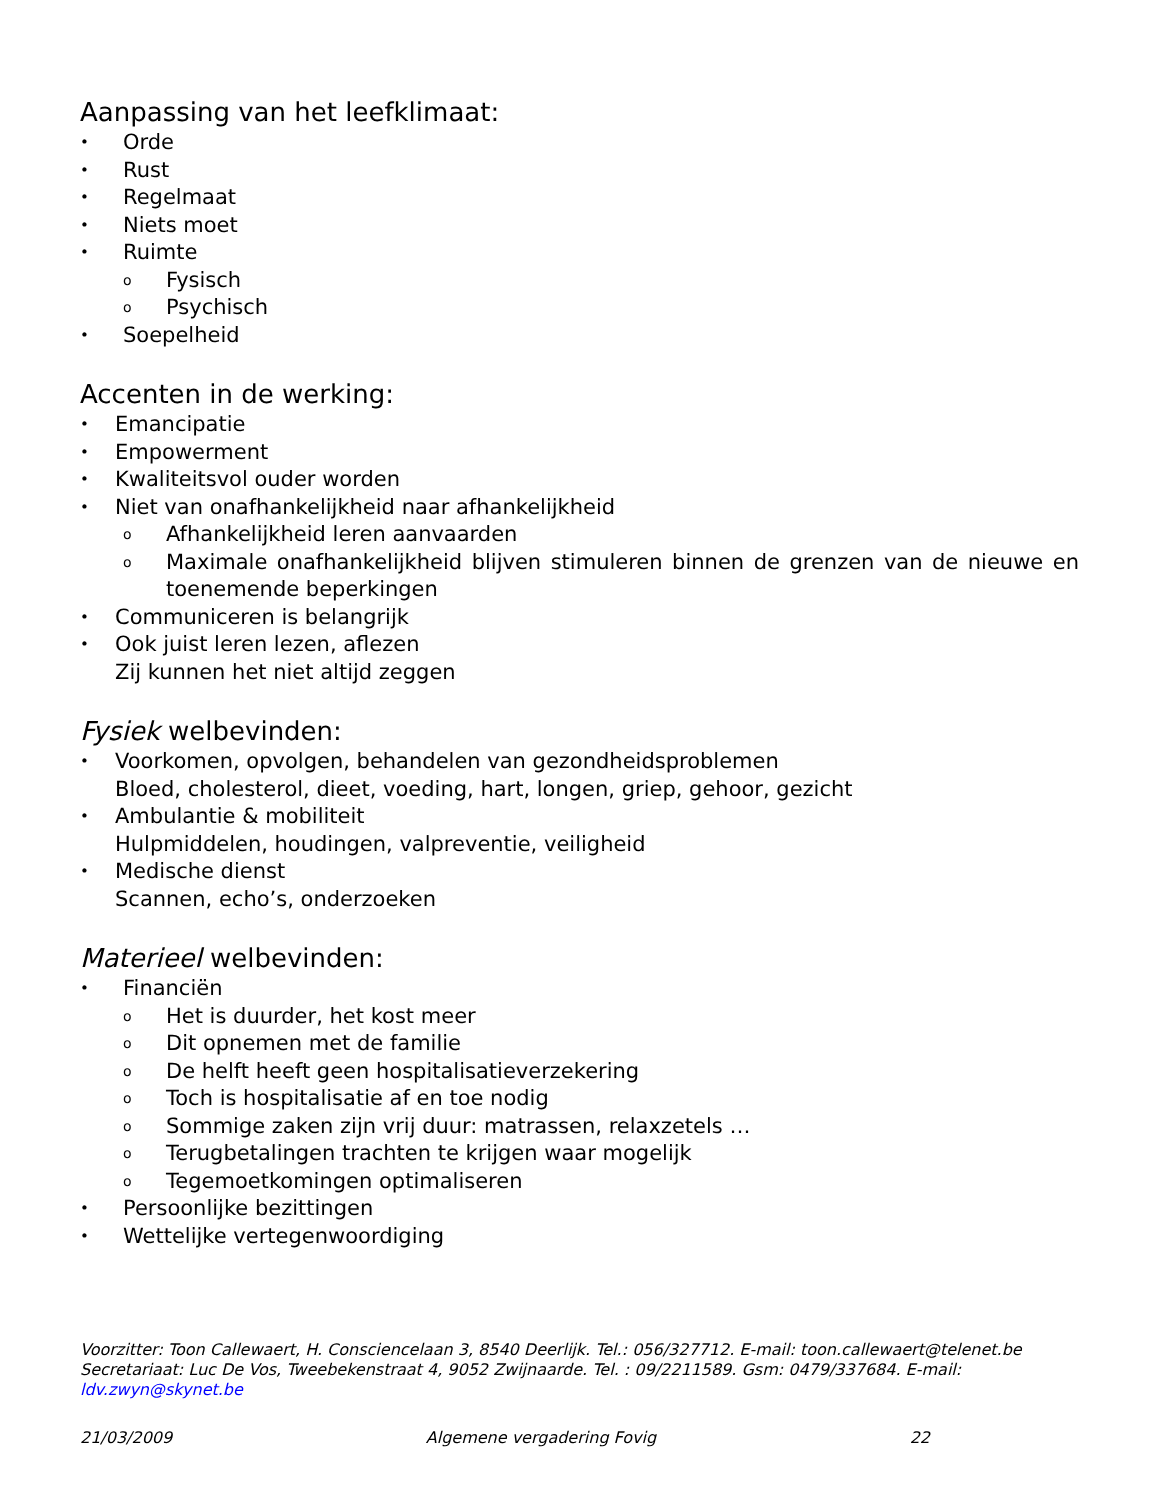Aanpassing van het leefklimaat:
• Orde
• Rust
• Regelmaat
• Niets moet
• Ruimte
o Fysisch
o Psychisch
• Soepelheid
Accenten in de werking:
• Emancipatie
• Empowerment
• Kwaliteitsvol ouder worden
• Niet van onafhankelijkheid naar afhankelijkheid
o Afhankelijkheid leren aanvaarden
o Maximale onafhankelijkheid blijven stimuleren binnen de grenzen van de nieuwe en toenemende beperkingen
• Communiceren is belangrijk
• Ook juist leren lezen, aflezen
Zij kunnen het niet altijd zeggen
Fysiek welbevinden:
• Voorkomen, opvolgen, behandelen van gezondheidsproblemen
Bloed, cholesterol, dieet, voeding, hart, longen, griep, gehoor, gezicht
• Ambulantie & mobiliteit
Hulpmiddelen, houdingen, valpreventie, veiligheid
• Medische dienst
Scannen, echo’s, onderzoeken
Materieel welbevinden:
• Financiën
o Het is duurder, het kost meer
o Dit opnemen met de familie
o De helft heeft geen hospitalisatieverzekering
o Toch is hospitalisatie af en toe nodig
o Sommige zaken zijn vrij duur: matrassen, relaxzetels …
o Terugbetalingen trachten te krijgen waar mogelijk
o Tegemoetkomingen optimaliseren
• Persoonlijke bezittingen
• Wettelijke vertegenwoordiging
Voorzitter: Toon Callewaert, H. Consciencelaan 3, 8540 Deerlijk. Tel.: 056/327712. E-mail: toon.callewaert@telenet.be
Secretariaat: Luc De Vos, Tweebekenstraat 4, 9052 Zwijnaarde. Tel. : 09/2211589. Gsm: 0479/337684. E-mail: ldv.zwyn@skynet.be
21/03/2009 Algemene vergadering Fovig 22